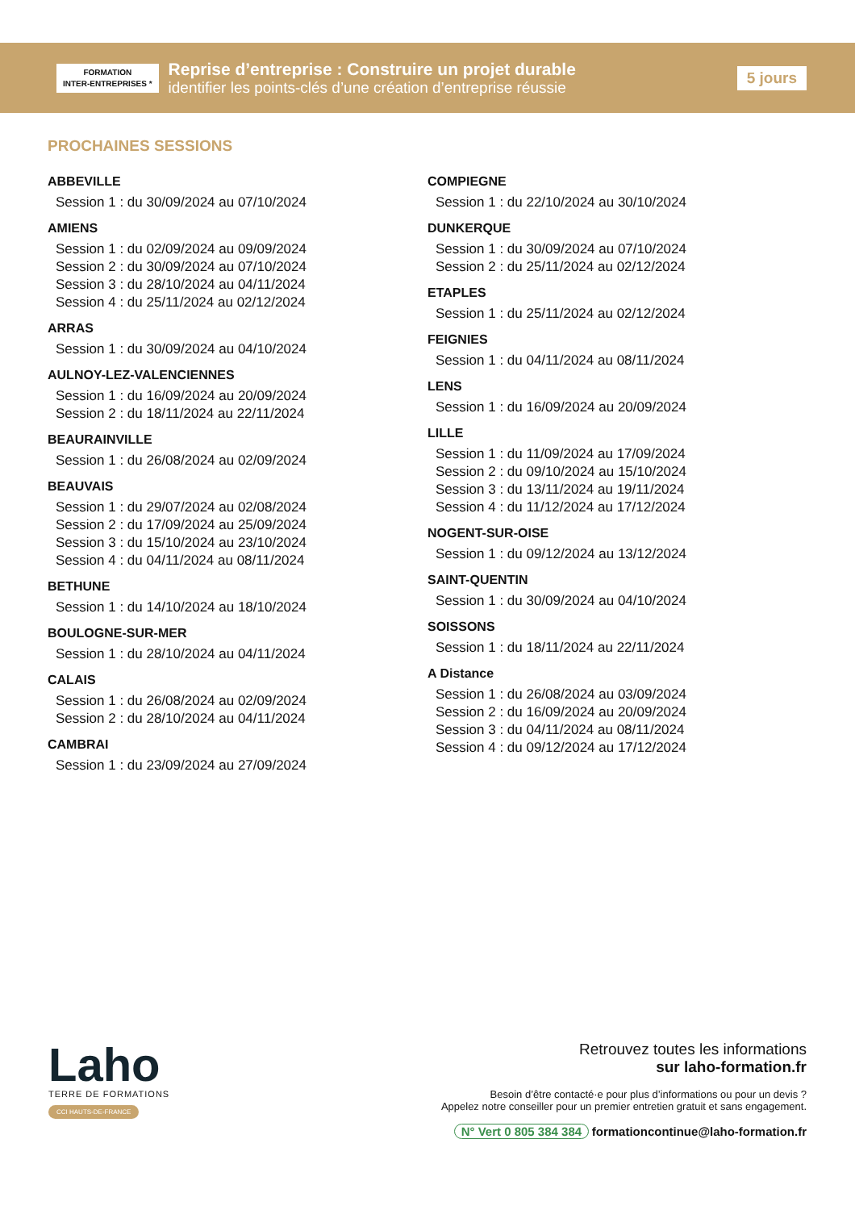FORMATION
INTER-ENTREPRISES *
Reprise d’entreprise : Construire un projet durable
identifier les points-clés d’une création d’entreprise réussie
5 jours
PROCHAINES SESSIONS
ABBEVILLE
Session 1 : du 30/09/2024 au 07/10/2024
AMIENS
Session 1 : du 02/09/2024 au 09/09/2024
Session 2 : du 30/09/2024 au 07/10/2024
Session 3 : du 28/10/2024 au 04/11/2024
Session 4 : du 25/11/2024 au 02/12/2024
ARRAS
Session 1 : du 30/09/2024 au 04/10/2024
AULNOY-LEZ-VALENCIENNES
Session 1 : du 16/09/2024 au 20/09/2024
Session 2 : du 18/11/2024 au 22/11/2024
BEAURAINVILLE
Session 1 : du 26/08/2024 au 02/09/2024
BEAUVAIS
Session 1 : du 29/07/2024 au 02/08/2024
Session 2 : du 17/09/2024 au 25/09/2024
Session 3 : du 15/10/2024 au 23/10/2024
Session 4 : du 04/11/2024 au 08/11/2024
BETHUNE
Session 1 : du 14/10/2024 au 18/10/2024
BOULOGNE-SUR-MER
Session 1 : du 28/10/2024 au 04/11/2024
CALAIS
Session 1 : du 26/08/2024 au 02/09/2024
Session 2 : du 28/10/2024 au 04/11/2024
CAMBRAI
Session 1 : du 23/09/2024 au 27/09/2024
COMPIEGNE
Session 1 : du 22/10/2024 au 30/10/2024
DUNKERQUE
Session 1 : du 30/09/2024 au 07/10/2024
Session 2 : du 25/11/2024 au 02/12/2024
ETAPLES
Session 1 : du 25/11/2024 au 02/12/2024
FEIGNIES
Session 1 : du 04/11/2024 au 08/11/2024
LENS
Session 1 : du 16/09/2024 au 20/09/2024
LILLE
Session 1 : du 11/09/2024 au 17/09/2024
Session 2 : du 09/10/2024 au 15/10/2024
Session 3 : du 13/11/2024 au 19/11/2024
Session 4 : du 11/12/2024 au 17/12/2024
NOGENT-SUR-OISE
Session 1 : du 09/12/2024 au 13/12/2024
SAINT-QUENTIN
Session 1 : du 30/09/2024 au 04/10/2024
SOISSONS
Session 1 : du 18/11/2024 au 22/11/2024
A Distance
Session 1 : du 26/08/2024 au 03/09/2024
Session 2 : du 16/09/2024 au 20/09/2024
Session 3 : du 04/11/2024 au 08/11/2024
Session 4 : du 09/12/2024 au 17/12/2024
Laho
TERRE DE FORMATIONS
CCI HAUTS-DE-FRANCE
Retrouvez toutes les informations
sur laho-formation.fr
Besoin d’être contacté·e pour plus d’informations ou pour un devis ?
Appelez notre conseiller pour un premier entretien gratuit et sans engagement.
N° Vert 0 805 384 384 formationcontinue@laho-formation.fr